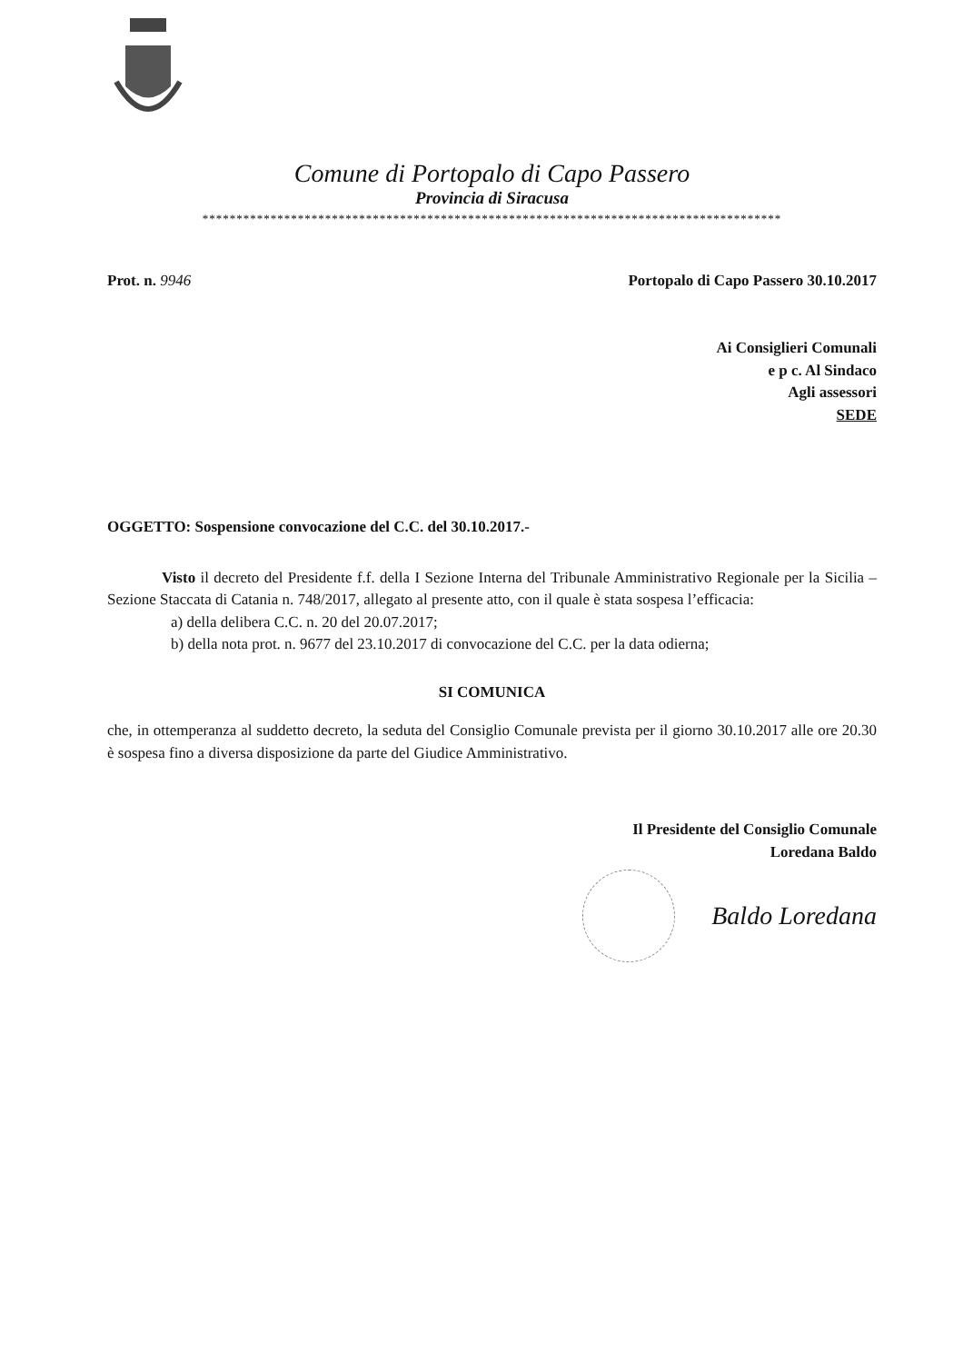Comune di Portopalo di Capo Passero
Provincia di Siracusa
*************************************************************************************
Prot. n. 9946 Portopalo di Capo Passero 30.10.2017
Ai Consiglieri Comunali
e p c. Al Sindaco
Agli assessori
SEDE
OGGETTO: Sospensione convocazione del C.C. del 30.10.2017.-
Visto il decreto del Presidente f.f. della I Sezione Interna del Tribunale Amministrativo Regionale per la Sicilia – Sezione Staccata di Catania n. 748/2017, allegato al presente atto, con il quale è stata sospesa l’efficacia:
a) della delibera C.C. n. 20 del 20.07.2017;
b) della nota prot. n. 9677 del 23.10.2017 di convocazione del C.C. per la data odierna;
SI COMUNICA
che, in ottemperanza al suddetto decreto, la seduta del Consiglio Comunale prevista per il giorno 30.10.2017 alle ore 20.30 è sospesa fino a diversa disposizione da parte del Giudice Amministrativo.
Il Presidente del Consiglio Comunale
Loredana Baldo
Baldo Loredana